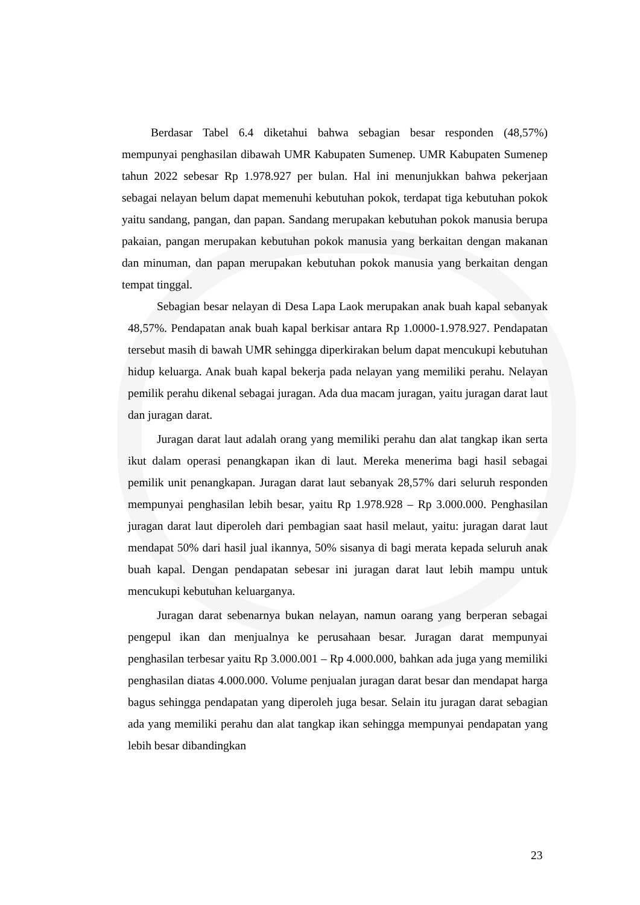Berdasar Tabel 6.4 diketahui bahwa sebagian besar responden (48,57%) mempunyai penghasilan dibawah UMR Kabupaten Sumenep. UMR Kabupaten Sumenep tahun 2022 sebesar Rp 1.978.927 per bulan. Hal ini menunjukkan bahwa pekerjaan sebagai nelayan belum dapat memenuhi kebutuhan pokok, terdapat tiga kebutuhan pokok yaitu sandang, pangan, dan papan. Sandang merupakan kebutuhan pokok manusia berupa pakaian, pangan merupakan kebutuhan pokok manusia yang berkaitan dengan makanan dan minuman, dan papan merupakan kebutuhan pokok manusia yang berkaitan dengan tempat tinggal.
Sebagian besar nelayan di Desa Lapa Laok merupakan anak buah kapal sebanyak 48,57%. Pendapatan anak buah kapal berkisar antara Rp 1.0000-1.978.927. Pendapatan tersebut masih di bawah UMR sehingga diperkirakan belum dapat mencukupi kebutuhan hidup keluarga. Anak buah kapal bekerja pada nelayan yang memiliki perahu. Nelayan pemilik perahu dikenal sebagai juragan. Ada dua macam juragan, yaitu juragan darat laut dan juragan darat.
Juragan darat laut adalah orang yang memiliki perahu dan alat tangkap ikan serta ikut dalam operasi penangkapan ikan di laut. Mereka menerima bagi hasil sebagai pemilik unit penangkapan. Juragan darat laut sebanyak 28,57% dari seluruh responden mempunyai penghasilan lebih besar, yaitu Rp 1.978.928 – Rp 3.000.000. Penghasilan juragan darat laut diperoleh dari pembagian saat hasil melaut, yaitu: juragan darat laut mendapat 50% dari hasil jual ikannya, 50% sisanya di bagi merata kepada seluruh anak buah kapal. Dengan pendapatan sebesar ini juragan darat laut lebih mampu untuk mencukupi kebutuhan keluarganya.
Juragan darat sebenarnya bukan nelayan, namun oarang yang berperan sebagai pengepul ikan dan menjualnya ke perusahaan besar. Juragan darat mempunyai penghasilan terbesar yaitu Rp 3.000.001 – Rp 4.000.000, bahkan ada juga yang memiliki penghasilan diatas 4.000.000. Volume penjualan juragan darat besar dan mendapat harga bagus sehingga pendapatan yang diperoleh juga besar. Selain itu juragan darat sebagian ada yang memiliki perahu dan alat tangkap ikan sehingga mempunyai pendapatan yang lebih besar dibandingkan
23